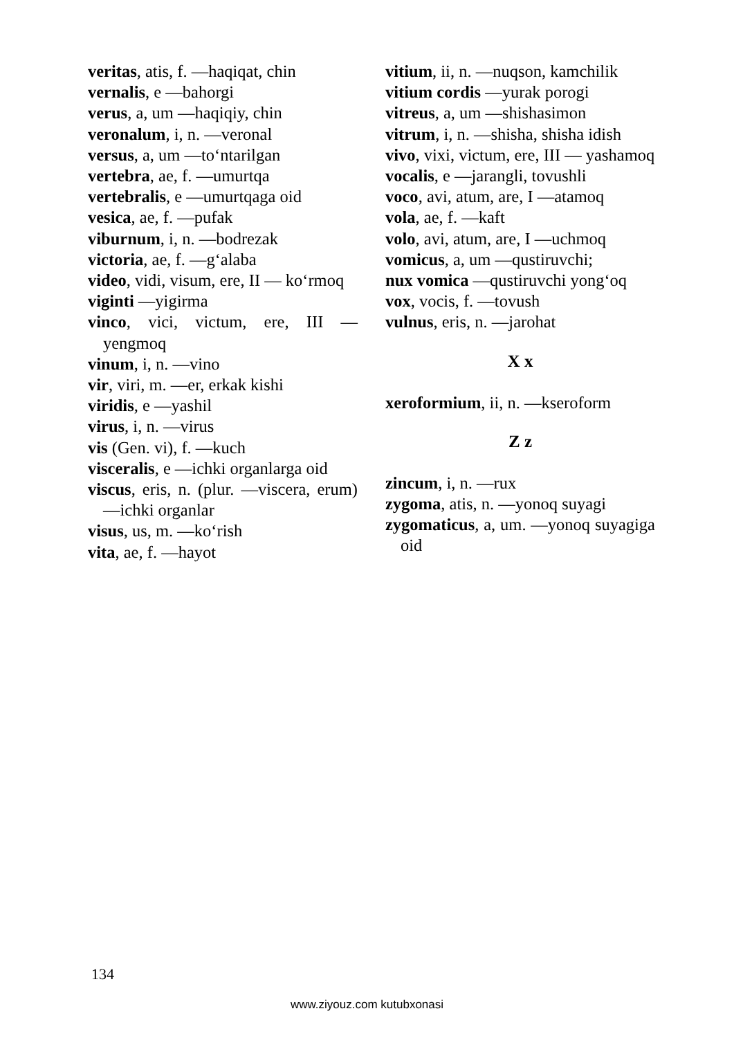veritas, atis, f. —haqiqat, chin
vernalis, e —bahorgi
verus, a, um —haqiqiy, chin
veronalum, i, n. —veronal
versus, a, um —to‘ntarilgan
vertebra, ae, f. —umurtqa
vertebralis, e —umurtqaga oid
vesica, ae, f. —pufak
viburnum, i, n. —bodrezak
victoria, ae, f. —g‘alaba
video, vidi, visum, ere, II — ko‘rmoq
viginti —yigirma
vinco, vici, victum, ere, III — yengmoq
vinum, i, n. —vino
vir, viri, m. —er, erkak kishi
viridis, e —yashil
virus, i, n. —virus
vis (Gen. vi), f. —kuch
visceralis, e —ichki organlarga oid
viscus, eris, n. (plur. —viscera, erum) —ichki organlar
visus, us, m. —ko‘rish
vita, ae, f. —hayot
vitium, ii, n. —nuqson, kamchilik
vitium cordis —yurak porogi
vitreus, a, um —shishasimon
vitrum, i, n. —shisha, shisha idish
vivo, vixi, victum, ere, III — yashamoq
vocalis, e —jarangli, tovushli
voco, avi, atum, are, I —atamoq
vola, ae, f. —kaft
volo, avi, atum, are, I —uchmoq
vomicus, a, um —qustiruvchi;
nux vomica —qustiruvchi yong‘oq
vox, vocis, f. —tovush
vulnus, eris, n. —jarohat
X x
xeroformium, ii, n. —kseroform
Z z
zincum, i, n. —rux
zygoma, atis, n. —yonoq suyagi
zygomaticus, a, um. —yonoq suyagiga oid
134
www.ziyouz.com kutubxonasi